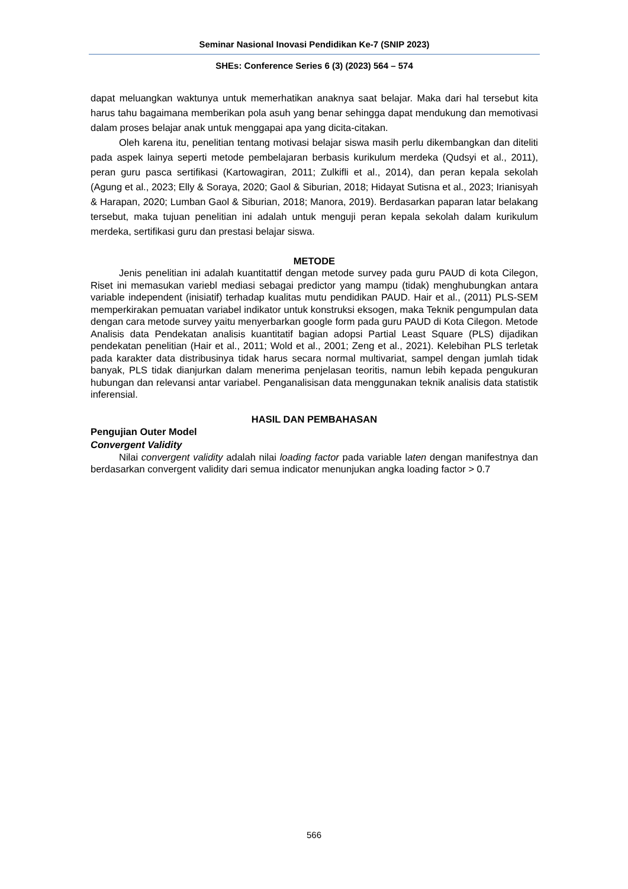Seminar Nasional Inovasi Pendidikan Ke-7 (SNIP 2023)
SHEs: Conference Series 6 (3) (2023) 564 – 574
dapat meluangkan waktunya untuk memerhatikan anaknya saat belajar. Maka dari hal tersebut kita harus tahu bagaimana memberikan pola asuh yang benar sehingga dapat mendukung dan memotivasi dalam proses belajar anak untuk menggapai apa yang dicita-citakan.
Oleh karena itu, penelitian tentang motivasi belajar siswa masih perlu dikembangkan dan diteliti pada aspek lainya seperti metode pembelajaran berbasis kurikulum merdeka (Qudsyi et al., 2011), peran guru pasca sertifikasi (Kartowagiran, 2011; Zulkifli et al., 2014), dan peran kepala sekolah (Agung et al., 2023; Elly & Soraya, 2020; Gaol & Siburian, 2018; Hidayat Sutisna et al., 2023; Irianisyah & Harapan, 2020; Lumban Gaol & Siburian, 2018; Manora, 2019). Berdasarkan paparan latar belakang tersebut, maka tujuan penelitian ini adalah untuk menguji peran kepala sekolah dalam kurikulum merdeka, sertifikasi guru dan prestasi belajar siswa.
METODE
Jenis penelitian ini adalah kuantitattif dengan metode survey pada guru PAUD di kota Cilegon, Riset ini memasukan variebl mediasi sebagai predictor yang mampu (tidak) menghubungkan antara variable independent (inisiatif) terhadap kualitas mutu pendidikan PAUD. Hair et al., (2011) PLS-SEM memperkirakan pemuatan variabel indikator untuk konstruksi eksogen, maka Teknik pengumpulan data dengan cara metode survey yaitu menyerbarkan google form pada guru PAUD di Kota Cilegon. Metode Analisis data Pendekatan analisis kuantitatif bagian adopsi Partial Least Square (PLS) dijadikan pendekatan penelitian (Hair et al., 2011; Wold et al., 2001; Zeng et al., 2021). Kelebihan PLS terletak pada karakter data distribusinya tidak harus secara normal multivariat, sampel dengan jumlah tidak banyak, PLS tidak dianjurkan dalam menerima penjelasan teoritis, namun lebih kepada pengukuran hubungan dan relevansi antar variabel. Penganalisisan data menggunakan teknik analisis data statistik inferensial.
HASIL DAN PEMBAHASAN
Pengujian Outer Model
Convergent Validity
Nilai convergent validity adalah nilai loading factor pada variable laten dengan manifestnya dan berdasarkan convergent validity dari semua indicator menunjukan angka loading factor > 0.7
566